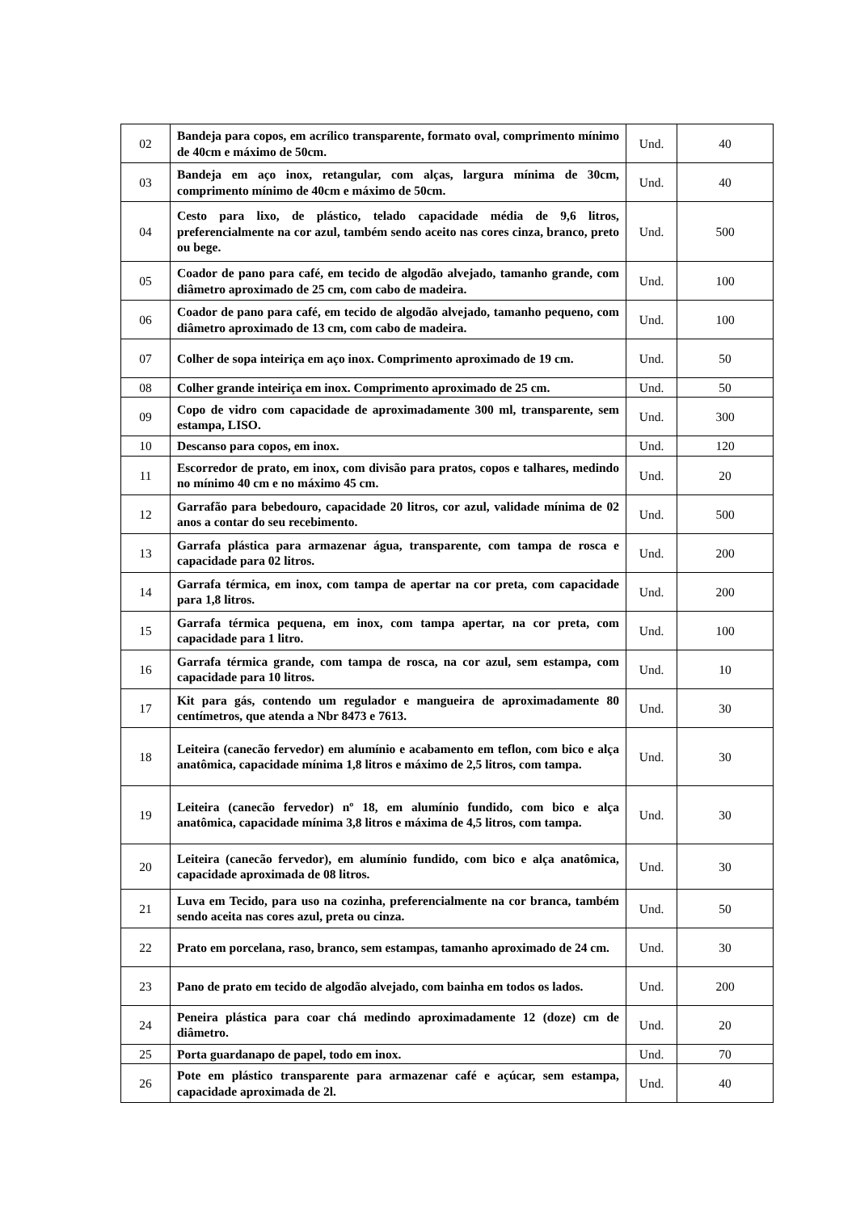| 02 | Bandeja para copos, em acrílico transparente, formato oval, comprimento mínimo de 40cm e máximo de 50cm. | Und. | 40 |
| 03 | Bandeja em aço inox, retangular, com alças, largura mínima de 30cm, comprimento mínimo de 40cm e máximo de 50cm. | Und. | 40 |
| 04 | Cesto para lixo, de plástico, telado capacidade média de 9,6 litros, preferencialmente na cor azul, também sendo aceito nas cores cinza, branco, preto ou bege. | Und. | 500 |
| 05 | Coador de pano para café, em tecido de algodão alvejado, tamanho grande, com diâmetro aproximado de 25 cm, com cabo de madeira. | Und. | 100 |
| 06 | Coador de pano para café, em tecido de algodão alvejado, tamanho pequeno, com diâmetro aproximado de 13 cm, com cabo de madeira. | Und. | 100 |
| 07 | Colher de sopa inteiriça em aço inox. Comprimento aproximado de 19 cm. | Und. | 50 |
| 08 | Colher grande inteiriça em inox. Comprimento aproximado de 25 cm. | Und. | 50 |
| 09 | Copo de vidro com capacidade de aproximadamente 300 ml, transparente, sem estampa, LISO. | Und. | 300 |
| 10 | Descanso para copos, em inox. | Und. | 120 |
| 11 | Escorredor de prato, em inox, com divisão para pratos, copos e talhares, medindo no mínimo 40 cm e no máximo 45 cm. | Und. | 20 |
| 12 | Garrafão para bebedouro, capacidade 20 litros, cor azul, validade mínima de 02 anos a contar do seu recebimento. | Und. | 500 |
| 13 | Garrafa plástica para armazenar água, transparente, com tampa de rosca e capacidade para 02 litros. | Und. | 200 |
| 14 | Garrafa térmica, em inox, com tampa de apertar na cor preta, com capacidade para 1,8 litros. | Und. | 200 |
| 15 | Garrafa térmica pequena, em inox, com tampa apertar, na cor preta, com capacidade para 1 litro. | Und. | 100 |
| 16 | Garrafa térmica grande, com tampa de rosca, na cor azul, sem estampa, com capacidade para 10 litros. | Und. | 10 |
| 17 | Kit para gás, contendo um regulador e mangueira de aproximadamente 80 centímetros, que atenda a Nbr 8473 e 7613. | Und. | 30 |
| 18 | Leiteira (canecão fervedor) em alumínio e acabamento em teflon, com bico e alça anatômica, capacidade mínima 1,8 litros e máximo de 2,5 litros, com tampa. | Und. | 30 |
| 19 | Leiteira (canecão fervedor) nº 18, em alumínio fundido, com bico e alça anatômica, capacidade mínima 3,8 litros e máxima de 4,5 litros, com tampa. | Und. | 30 |
| 20 | Leiteira (canecão fervedor), em alumínio fundido, com bico e alça anatômica, capacidade aproximada de 08 litros. | Und. | 30 |
| 21 | Luva em Tecido, para uso na cozinha, preferencialmente na cor branca, também sendo aceita nas cores azul, preta ou cinza. | Und. | 50 |
| 22 | Prato em porcelana, raso, branco, sem estampas, tamanho aproximado de 24 cm. | Und. | 30 |
| 23 | Pano de prato em tecido de algodão alvejado, com bainha em todos os lados. | Und. | 200 |
| 24 | Peneira plástica para coar chá medindo aproximadamente 12 (doze) cm de diâmetro. | Und. | 20 |
| 25 | Porta guardanapo de papel, todo em inox. | Und. | 70 |
| 26 | Pote em plástico transparente para armazenar café e açúcar, sem estampa, capacidade aproximada de 2l. | Und. | 40 |